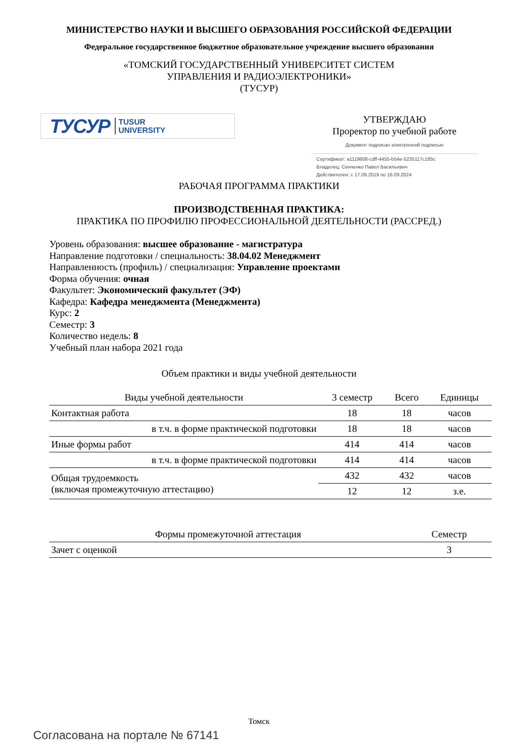МИНИСТЕРСТВО НАУКИ И ВЫСШЕГО ОБРАЗОВАНИЯ РОССИЙСКОЙ ФЕДЕРАЦИИ
Федеральное государственное бюджетное образовательное учреждение высшего образования
«ТОМСКИЙ ГОСУДАРСТВЕННЫЙ УНИВЕРСИТЕТ СИСТЕМ
УПРАВЛЕНИЯ И РАДИОЭЛЕКТРОНИКИ»
(ТУСУР)
ТУСУР TUSUR
UNIVERSITY
УТВЕРЖДАЮ
Проректор по учебной работе
Документ подписан электронной подписью
Сертификат: a1119608-cdff-4455-b54e-5235117c185c
Владелец: Сенченко Павел Васильевич
Действителен: с 17.09.2019 по 16.09.2024
РАБОЧАЯ ПРОГРАММА ПРАКТИКИ
ПРОИЗВОДСТВЕННАЯ ПРАКТИКА:
ПРАКТИКА ПО ПРОФИЛЮ ПРОФЕССИОНАЛЬНОЙ ДЕЯТЕЛЬНОСТИ (РАССРЕД.)
Уровень образования: высшее образование - магистратура
Направление подготовки / специальность: 38.04.02 Менеджмент
Направленность (профиль) / специализация: Управление проектами
Форма обучения: очная
Факультет: Экономический факультет (ЭФ)
Кафедра: Кафедра менеджмента (Менеджмента)
Курс: 2
Семестр: 3
Количество недель: 8
Учебный план набора 2021 года
Объем практики и виды учебной деятельности
| Виды учебной деятельности | 3 семестр | Всего | Единицы |
| --- | --- | --- | --- |
| Контактная работа | 18 | 18 | часов |
| в т.ч. в форме практической подготовки | 18 | 18 | часов |
| Иные формы работ | 414 | 414 | часов |
| в т.ч. в форме практической подготовки | 414 | 414 | часов |
| Общая трудоемкость (включая промежуточную аттестацию) | 432 | 432 | часов |
| | 12 | 12 | з.е. |
| Формы промежуточной аттестация | Семестр |
| --- | --- |
| Зачет с оценкой | 3 |
Томск
Согласована на портале № 67141